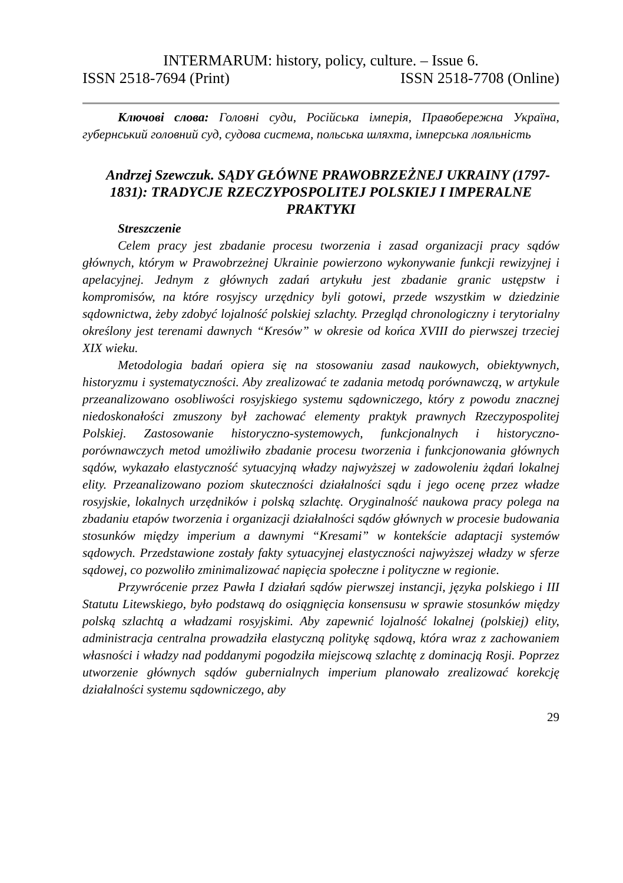INTERMARUM: history, policy, culture. – Issue 6.
ISSN 2518-7694 (Print) ISSN 2518-7708 (Online)
Ключові слова: Головні суди, Російська імперія, Правобережна Україна, губернський головний суд, судова система, польська шляхта, імперська лояльність
Andrzej Szewczuk. SĄDY GŁÓWNE PRAWOBRZEŻNEJ UKRAINY (1797-1831): TRADYCJE RZECZYPOSPOLITEJ POLSKIEJ I IMPERALNE PRAKTYKI
Streszczenie
Celem pracy jest zbadanie procesu tworzenia i zasad organizacji pracy sądów głównych, którym w Prawobrzeżnej Ukrainie powierzono wykonywanie funkcji rewizyjnej i apelacyjnej. Jednym z głównych zadań artykułu jest zbadanie granic ustępstw i kompromisów, na które rosyjscy urzędnicy byli gotowi, przede wszystkim w dziedzinie sądownictwa, żeby zdobyć lojalność polskiej szlachty. Przegląd chronologiczny i terytorialny określony jest terenami dawnych “Kresów” w okresie od końca XVIII do pierwszej trzeciej XIX wieku.
Metodologia badań opiera się na stosowaniu zasad naukowych, obiektywnych, historyzmu i systematyczności. Aby zrealizować te zadania metodą porównawczą, w artykule przeanalizowano osobliwości rosyjskiego systemu sądowniczego, który z powodu znacznej niedoskonałości zmuszony był zachować elementy praktyk prawnych Rzeczypospolitej Polskiej. Zastosowanie historyczno-systemowych, funkcjonalnych i historyczno-porównawczych metod umożliwiło zbadanie procesu tworzenia i funkcjonowania głównych sądów, wykazało elastyczność sytuacyjną władzy najwyższej w zadowoleniu żądań lokalnej elity. Przeanalizowano poziom skuteczności działalności sądu i jego ocenę przez władze rosyjskie, lokalnych urzędników i polską szlachtę. Oryginalność naukowa pracy polega na zbadaniu etapów tworzenia i organizacji działalności sądów głównych w procesie budowania stosunków między imperium a dawnymi “Kresami” w kontekście adaptacji systemów sądowych. Przedstawione zostały fakty sytuacyjnej elastyczności najwyższej władzy w sferze sądowej, co pozwoliło zminimalizować napięcia społeczne i polityczne w regionie.
Przywrócenie przez Pawła I działań sądów pierwszej instancji, języka polskiego i III Statutu Litewskiego, było podstawą do osiągnięcia konsensusu w sprawie stosunków między polską szlachtą a władzami rosyjskimi. Aby zapewnić lojalność lokalnej (polskiej) elity, administracja centralna prowadziła elastyczną politykę sądową, która wraz z zachowaniem własności i władzy nad poddanymi pogodziła miejscową szlachtę z dominacją Rosji. Poprzez utworzenie głównych sądów gubernialnych imperium planowało zrealizować korekcję działalności systemu sądowniczego, aby
29